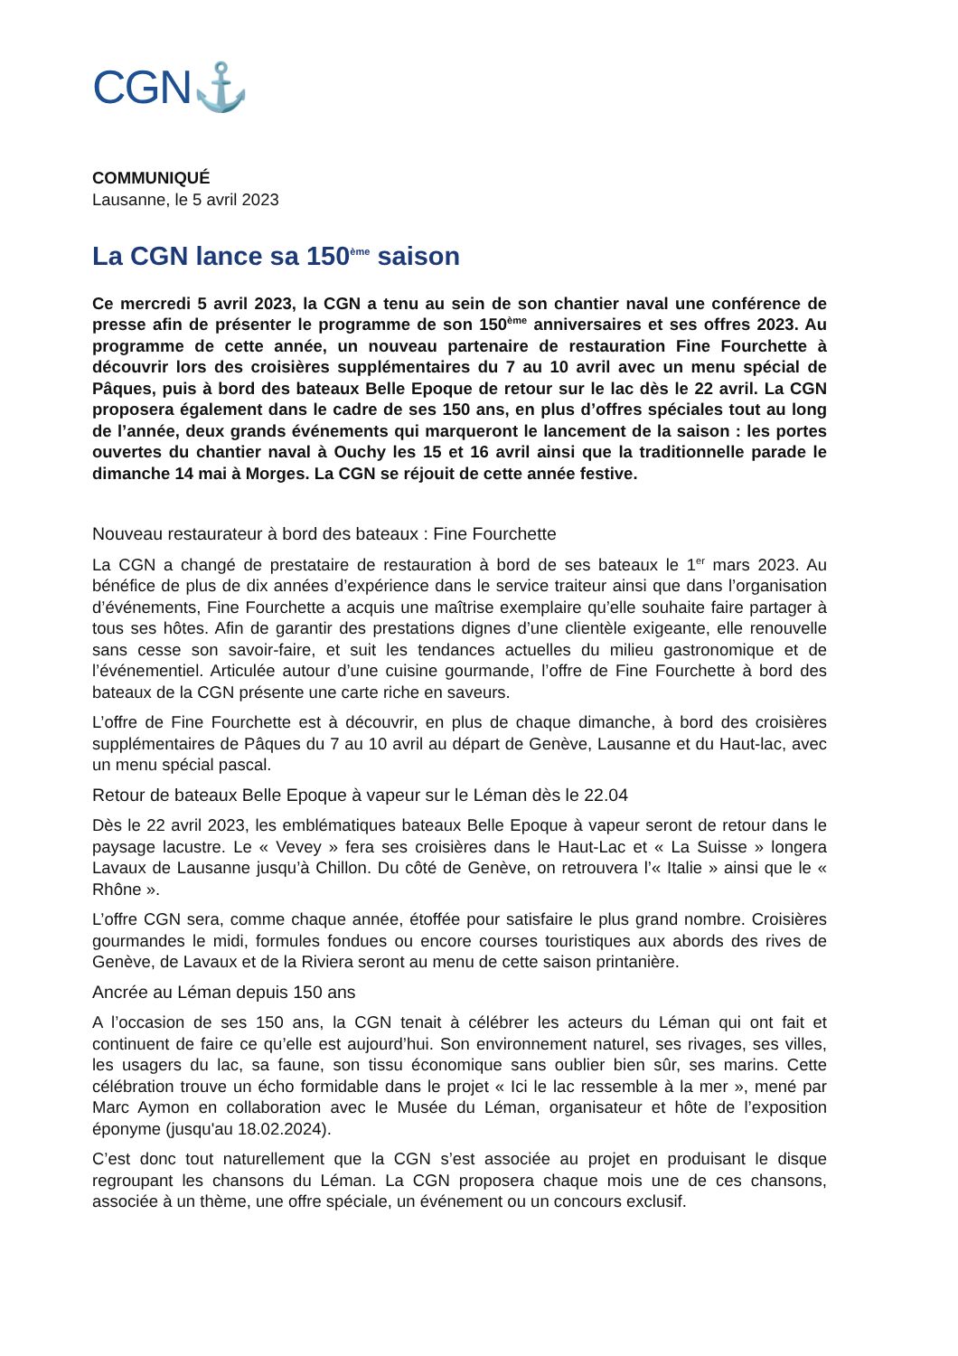CGN⚓
COMMUNIQUÉ
Lausanne, le 5 avril 2023
La CGN lance sa 150<sup>ème</sup> saison
Ce mercredi 5 avril 2023, la CGN a tenu au sein de son chantier naval une conférence de presse afin de présenter le programme de son 150<sup>ème</sup> anniversaires et ses offres 2023. Au programme de cette année, un nouveau partenaire de restauration Fine Fourchette à découvrir lors des croisières supplémentaires du 7 au 10 avril avec un menu spécial de Pâques, puis à bord des bateaux Belle Epoque de retour sur le lac dès le 22 avril. La CGN proposera également dans le cadre de ses 150 ans, en plus d’offres spéciales tout au long de l’année, deux grands événements qui marqueront le lancement de la saison : les portes ouvertes du chantier naval à Ouchy les 15 et 16 avril ainsi que la traditionnelle parade le dimanche 14 mai à Morges. La CGN se réjouit de cette année festive.
Nouveau restaurateur à bord des bateaux : Fine Fourchette
La CGN a changé de prestataire de restauration à bord de ses bateaux le 1<sup>er</sup> mars 2023. Au bénéfice de plus de dix années d’expérience dans le service traiteur ainsi que dans l’organisation d’événements, Fine Fourchette a acquis une maîtrise exemplaire qu’elle souhaite faire partager à tous ses hôtes. Afin de garantir des prestations dignes d’une clientèle exigeante, elle renouvelle sans cesse son savoir-faire, et suit les tendances actuelles du milieu gastronomique et de l’événementiel. Articulée autour d’une cuisine gourmande, l’offre de Fine Fourchette à bord des bateaux de la CGN présente une carte riche en saveurs.
L’offre de Fine Fourchette est à découvrir, en plus de chaque dimanche, à bord des croisières supplémentaires de Pâques du 7 au 10 avril au départ de Genève, Lausanne et du Haut-lac, avec un menu spécial pascal.
Retour de bateaux Belle Epoque à vapeur sur le Léman dès le 22.04
Dès le 22 avril 2023, les emblématiques bateaux Belle Epoque à vapeur seront de retour dans le paysage lacustre. Le « Vevey » fera ses croisières dans le Haut-Lac et « La Suisse » longera Lavaux de Lausanne jusqu’à Chillon. Du côté de Genève, on retrouvera l’« Italie » ainsi que le « Rhône ».
L’offre CGN sera, comme chaque année, étoffée pour satisfaire le plus grand nombre. Croisières gourmandes le midi, formules fondues ou encore courses touristiques aux abords des rives de Genève, de Lavaux et de la Riviera seront au menu de cette saison printanière.
Ancrée au Léman depuis 150 ans
A l’occasion de ses 150 ans, la CGN tenait à célébrer les acteurs du Léman qui ont fait et continuent de faire ce qu’elle est aujourd’hui. Son environnement naturel, ses rivages, ses villes, les usagers du lac, sa faune, son tissu économique sans oublier bien sûr, ses marins. Cette célébration trouve un écho formidable dans le projet « Ici le lac ressemble à la mer », mené par Marc Aymon en collaboration avec le Musée du Léman, organisateur et hôte de l’exposition éponyme (jusqu'au 18.02.2024).
C’est donc tout naturellement que la CGN s’est associée au projet en produisant le disque regroupant les chansons du Léman. La CGN proposera chaque mois une de ces chansons, associée à un thème, une offre spéciale, un événement ou un concours exclusif.